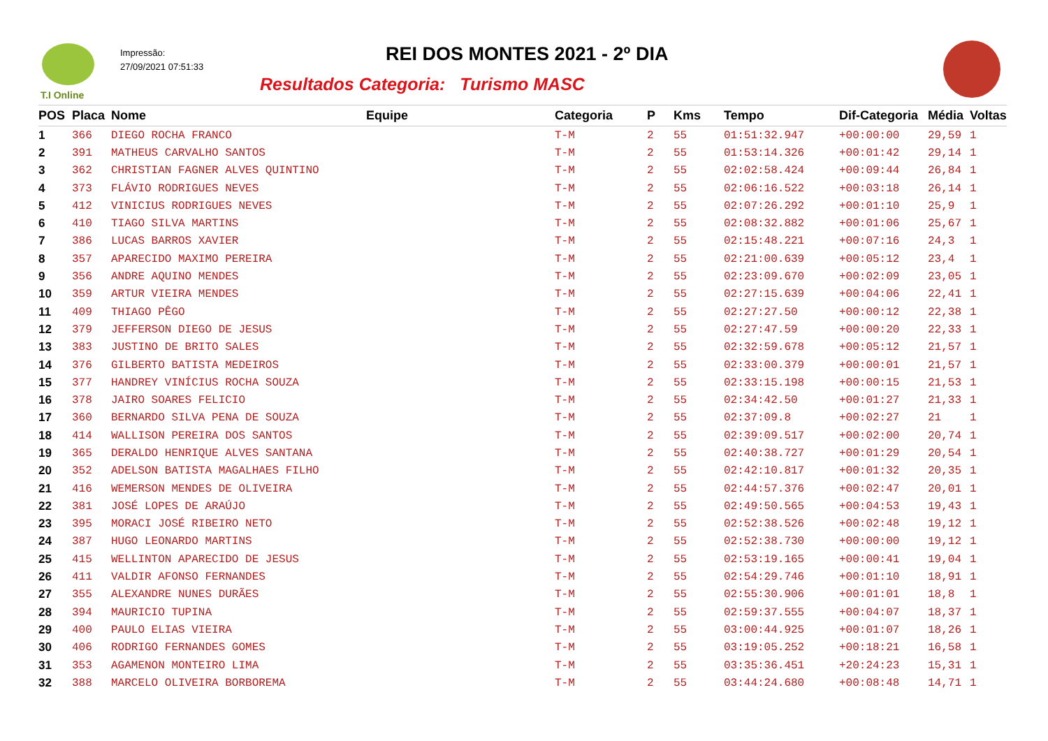T.I Online
Impressão:
27/09/2021 07:51:33
REI DOS MONTES 2021 - 2º DIA
Resultados Categoria: Turismo MASC
| POS | Placa | Nome | Equipe | Categoria | P | Kms | Tempo | Dif-Categoria | Média | Voltas |
| --- | --- | --- | --- | --- | --- | --- | --- | --- | --- | --- |
| 1 | 366 | DIEGO ROCHA FRANCO | | T-M | 2 | 55 | 01:51:32.947 | +00:00:00 | 29,59 | 1 |
| 2 | 391 | MATHEUS CARVALHO SANTOS | | T-M | 2 | 55 | 01:53:14.326 | +00:01:42 | 29,14 | 1 |
| 3 | 362 | CHRISTIAN FAGNER ALVES QUINTINO | | T-M | 2 | 55 | 02:02:58.424 | +00:09:44 | 26,84 | 1 |
| 4 | 373 | FLÁVIO RODRIGUES NEVES | | T-M | 2 | 55 | 02:06:16.522 | +00:03:18 | 26,14 | 1 |
| 5 | 412 | VINICIUS RODRIGUES NEVES | | T-M | 2 | 55 | 02:07:26.292 | +00:01:10 | 25,9 | 1 |
| 6 | 410 | TIAGO SILVA MARTINS | | T-M | 2 | 55 | 02:08:32.882 | +00:01:06 | 25,67 | 1 |
| 7 | 386 | LUCAS BARROS XAVIER | | T-M | 2 | 55 | 02:15:48.221 | +00:07:16 | 24,3 | 1 |
| 8 | 357 | APARECIDO MAXIMO PEREIRA | | T-M | 2 | 55 | 02:21:00.639 | +00:05:12 | 23,4 | 1 |
| 9 | 356 | ANDRE AQUINO MENDES | | T-M | 2 | 55 | 02:23:09.670 | +00:02:09 | 23,05 | 1 |
| 10 | 359 | ARTUR VIEIRA MENDES | | T-M | 2 | 55 | 02:27:15.639 | +00:04:06 | 22,41 | 1 |
| 11 | 409 | THIAGO PÊGO | | T-M | 2 | 55 | 02:27:27.50 | +00:00:12 | 22,38 | 1 |
| 12 | 379 | JEFFERSON DIEGO DE JESUS | | T-M | 2 | 55 | 02:27:47.59 | +00:00:20 | 22,33 | 1 |
| 13 | 383 | JUSTINO DE BRITO SALES | | T-M | 2 | 55 | 02:32:59.678 | +00:05:12 | 21,57 | 1 |
| 14 | 376 | GILBERTO BATISTA MEDEIROS | | T-M | 2 | 55 | 02:33:00.379 | +00:00:01 | 21,57 | 1 |
| 15 | 377 | HANDREY VINÍCIUS ROCHA SOUZA | | T-M | 2 | 55 | 02:33:15.198 | +00:00:15 | 21,53 | 1 |
| 16 | 378 | JAIRO SOARES FELICIO | | T-M | 2 | 55 | 02:34:42.50 | +00:01:27 | 21,33 | 1 |
| 17 | 360 | BERNARDO SILVA PENA DE SOUZA | | T-M | 2 | 55 | 02:37:09.8 | +00:02:27 | 21 | 1 |
| 18 | 414 | WALLISON PEREIRA DOS SANTOS | | T-M | 2 | 55 | 02:39:09.517 | +00:02:00 | 20,74 | 1 |
| 19 | 365 | DERALDO HENRIQUE ALVES SANTANA | | T-M | 2 | 55 | 02:40:38.727 | +00:01:29 | 20,54 | 1 |
| 20 | 352 | ADELSON BATISTA MAGALHAES FILHO | | T-M | 2 | 55 | 02:42:10.817 | +00:01:32 | 20,35 | 1 |
| 21 | 416 | WEMERSON MENDES DE OLIVEIRA | | T-M | 2 | 55 | 02:44:57.376 | +00:02:47 | 20,01 | 1 |
| 22 | 381 | JOSÉ LOPES DE ARAÚJO | | T-M | 2 | 55 | 02:49:50.565 | +00:04:53 | 19,43 | 1 |
| 23 | 395 | MORACI JOSÉ RIBEIRO NETO | | T-M | 2 | 55 | 02:52:38.526 | +00:02:48 | 19,12 | 1 |
| 24 | 387 | HUGO LEONARDO MARTINS | | T-M | 2 | 55 | 02:52:38.730 | +00:00:00 | 19,12 | 1 |
| 25 | 415 | WELLINTON APARECIDO DE JESUS | | T-M | 2 | 55 | 02:53:19.165 | +00:00:41 | 19,04 | 1 |
| 26 | 411 | VALDIR AFONSO FERNANDES | | T-M | 2 | 55 | 02:54:29.746 | +00:01:10 | 18,91 | 1 |
| 27 | 355 | ALEXANDRE NUNES DURÃES | | T-M | 2 | 55 | 02:55:30.906 | +00:01:01 | 18,8 | 1 |
| 28 | 394 | MAURICIO TUPINA | | T-M | 2 | 55 | 02:59:37.555 | +00:04:07 | 18,37 | 1 |
| 29 | 400 | PAULO ELIAS VIEIRA | | T-M | 2 | 55 | 03:00:44.925 | +00:01:07 | 18,26 | 1 |
| 30 | 406 | RODRIGO FERNANDES GOMES | | T-M | 2 | 55 | 03:19:05.252 | +00:18:21 | 16,58 | 1 |
| 31 | 353 | AGAMENON MONTEIRO LIMA | | T-M | 2 | 55 | 03:35:36.451 | +20:24:23 | 15,31 | 1 |
| 32 | 388 | MARCELO OLIVEIRA BORBOREMA | | T-M | 2 | 55 | 03:44:24.680 | +00:08:48 | 14,71 | 1 |